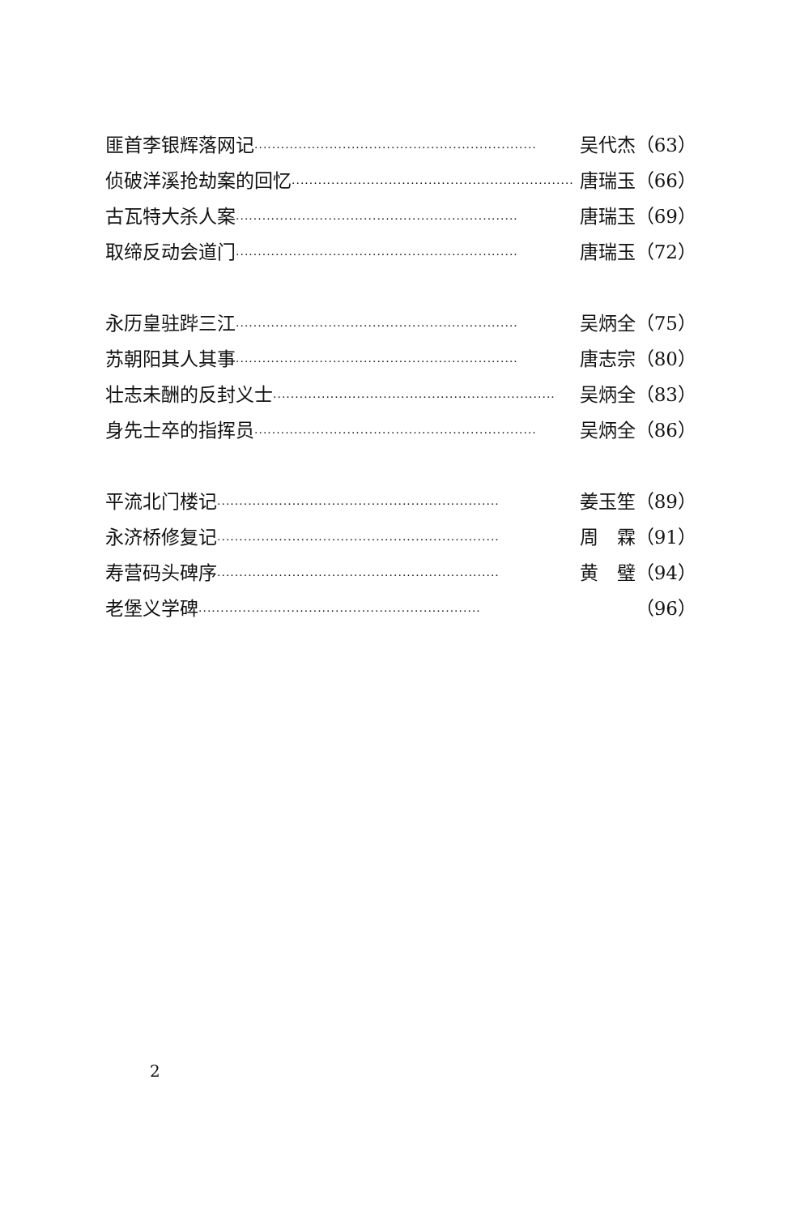匪首李银辉落网记 ································································ 吴代杰（63）
侦破洋溪抢劫案的回忆 ································································ 唐瑞玉（66）
古瓦特大杀人案 ································································ 唐瑞玉（69）
取缔反动会道门 ································································ 唐瑞玉（72）
永历皇驻跸三江 ································································ 吴炳全（75）
苏朝阳其人其事 ································································ 唐志宗（80）
壮志未酬的反封义士 ································································ 吴炳全（83）
身先士卒的指挥员 ································································ 吴炳全（86）
平流北门楼记 ································································ 姜玉笙（89）
永济桥修复记 ································································ 周　霖（91）
寿营码头碑序 ································································ 黄　璧（94）
老堡义学碑 ································································ （96）
2